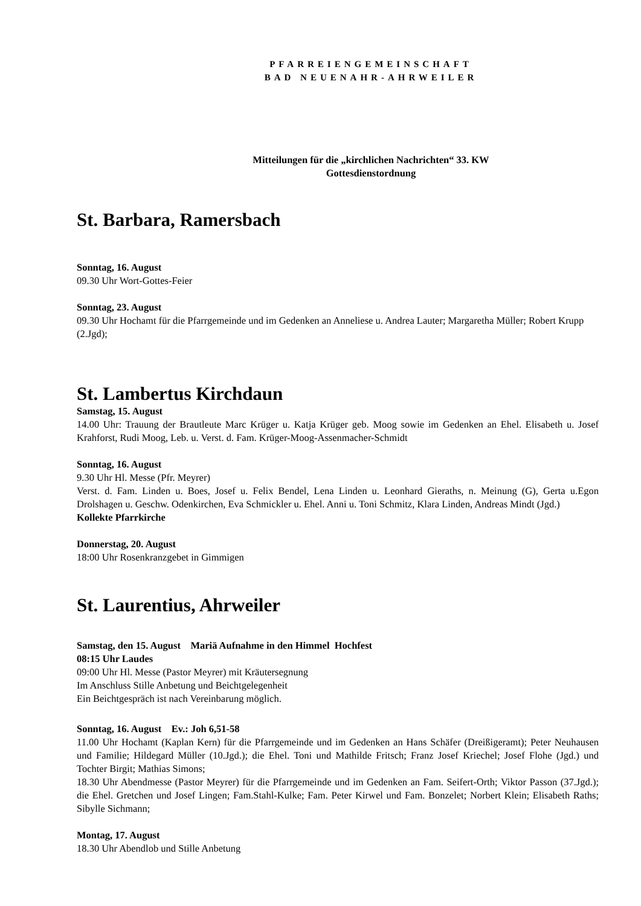PFARREIENGEMEINSCHAFT
BAD NEUENAHR-AHRWEILER
Mitteilungen für die „kirchlichen Nachrichten“ 33. KW
Gottesdienstordnung
St. Barbara, Ramersbach
Sonntag, 16. August
09.30 Uhr Wort-Gottes-Feier
Sonntag, 23. August
09.30 Uhr Hochamt für die Pfarrgemeinde und im Gedenken an Anneliese u. Andrea Lauter; Margaretha Müller; Robert Krupp (2.Jgd);
St. Lambertus Kirchdaun
Samstag, 15. August
14.00 Uhr: Trauung der Brautleute Marc Krüger u. Katja Krüger geb. Moog sowie im Gedenken an Ehel. Elisabeth u. Josef Krahforst, Rudi Moog, Leb. u. Verst. d. Fam. Krüger-Moog-Assenmacher-Schmidt
Sonntag, 16. August
9.30 Uhr Hl. Messe (Pfr. Meyrer)
Verst. d. Fam. Linden u. Boes, Josef u. Felix Bendel, Lena Linden u. Leonhard Gieraths, n. Meinung (G), Gerta u.Egon Drolshagen u. Geschw. Odenkirchen, Eva Schmickler u. Ehel. Anni u. Toni Schmitz, Klara Linden, Andreas Mindt (Jgd.)
Kollekte Pfarrkirche
Donnerstag, 20. August
18:00 Uhr Rosenkranzgebet in Gimmigen
St. Laurentius, Ahrweiler
Samstag, den 15. August Mariä Aufnahme in den Himmel Hochfest
08:15 Uhr Laudes
09:00 Uhr Hl. Messe (Pastor Meyrer) mit Kräutersegnung
Im Anschluss Stille Anbetung und Beichtgelegenheit
Ein Beichtgespräch ist nach Vereinbarung möglich.
Sonntag, 16. August Ev.: Joh 6,51-58
11.00 Uhr Hochamt (Kaplan Kern) für die Pfarrgemeinde und im Gedenken an Hans Schäfer (Dreißigeramt); Peter Neuhausen und Familie; Hildegard Müller (10.Jgd.); die Ehel. Toni und Mathilde Fritsch; Franz Josef Kriechel; Josef Flohe (Jgd.) und Tochter Birgit; Mathias Simons;
18.30 Uhr Abendmesse (Pastor Meyrer) für die Pfarrgemeinde und im Gedenken an Fam. Seifert-Orth; Viktor Passon (37.Jgd.); die Ehel. Gretchen und Josef Lingen; Fam.Stahl-Kulke; Fam. Peter Kirwel und Fam. Bonzelet; Norbert Klein; Elisabeth Raths; Sibylle Sichmann;
Montag, 17. August
18.30 Uhr Abendlob und Stille Anbetung